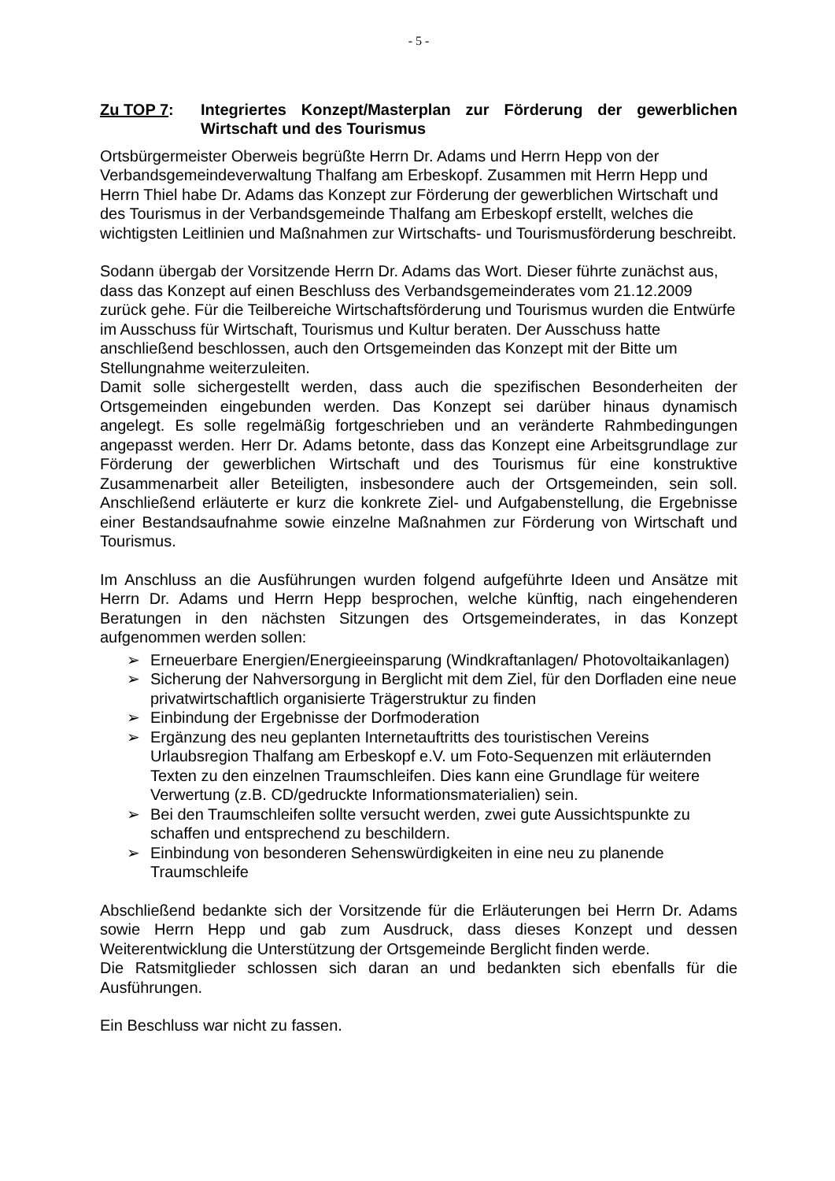- 5 -
Zu TOP 7: Integriertes Konzept/Masterplan zur Förderung der gewerblichen Wirtschaft und des Tourismus
Ortsbürgermeister Oberweis begrüßte Herrn Dr. Adams und Herrn Hepp von der Verbandsgemeindeverwaltung Thalfang am Erbeskopf. Zusammen mit Herrn Hepp und Herrn Thiel habe Dr. Adams das Konzept zur Förderung der gewerblichen Wirtschaft und des Tourismus in der Verbandsgemeinde Thalfang am Erbeskopf erstellt, welches die wichtigsten Leitlinien und Maßnahmen zur Wirtschafts- und Tourismusförderung beschreibt.
Sodann übergab der Vorsitzende Herrn Dr. Adams das Wort. Dieser führte zunächst aus, dass das Konzept auf einen Beschluss des Verbandsgemeinderates vom 21.12.2009 zurück gehe. Für die Teilbereiche Wirtschaftsförderung und Tourismus wurden die Entwürfe im Ausschuss für Wirtschaft, Tourismus und Kultur beraten. Der Ausschuss hatte anschließend beschlossen, auch den Ortsgemeinden das Konzept mit der Bitte um Stellungnahme weiterzuleiten.
Damit solle sichergestellt werden, dass auch die spezifischen Besonderheiten der Ortsgemeinden eingebunden werden. Das Konzept sei darüber hinaus dynamisch angelegt. Es solle regelmäßig fortgeschrieben und an veränderte Rahmbedingungen angepasst werden. Herr Dr. Adams betonte, dass das Konzept eine Arbeitsgrundlage zur Förderung der gewerblichen Wirtschaft und des Tourismus für eine konstruktive Zusammenarbeit aller Beteiligten, insbesondere auch der Ortsgemeinden, sein soll. Anschließend erläuterte er kurz die konkrete Ziel- und Aufgabenstellung, die Ergebnisse einer Bestandsaufnahme sowie einzelne Maßnahmen zur Förderung von Wirtschaft und Tourismus.
Im Anschluss an die Ausführungen wurden folgend aufgeführte Ideen und Ansätze mit Herrn Dr. Adams und Herrn Hepp besprochen, welche künftig, nach eingehenderen Beratungen in den nächsten Sitzungen des Ortsgemeinderates, in das Konzept aufgenommen werden sollen:
➢ Erneuerbare Energien/Energieeinsparung (Windkraftanlagen/ Photovoltaikanlagen)
➢ Sicherung der Nahversorgung in Berglicht mit dem Ziel, für den Dorfladen eine neue privatwirtschaftlich organisierte Trägerstruktur zu finden
➢ Einbindung der Ergebnisse der Dorfmoderation
➢ Ergänzung des neu geplanten Internetauftritts des touristischen Vereins Urlaubsregion Thalfang am Erbeskopf e.V. um Foto-Sequenzen mit erläuternden Texten zu den einzelnen Traumschleifen. Dies kann eine Grundlage für weitere Verwertung (z.B. CD/gedruckte Informationsmaterialien) sein.
➢ Bei den Traumschleifen sollte versucht werden, zwei gute Aussichtspunkte zu schaffen und entsprechend zu beschildern.
➢ Einbindung von besonderen Sehenswürdigkeiten in eine neu zu planende Traumschleife
Abschließend bedankte sich der Vorsitzende für die Erläuterungen bei Herrn Dr. Adams sowie Herrn Hepp und gab zum Ausdruck, dass dieses Konzept und dessen Weiterentwicklung die Unterstützung der Ortsgemeinde Berglicht finden werde.
Die Ratsmitglieder schlossen sich daran an und bedankten sich ebenfalls für die Ausführungen.
Ein Beschluss war nicht zu fassen.